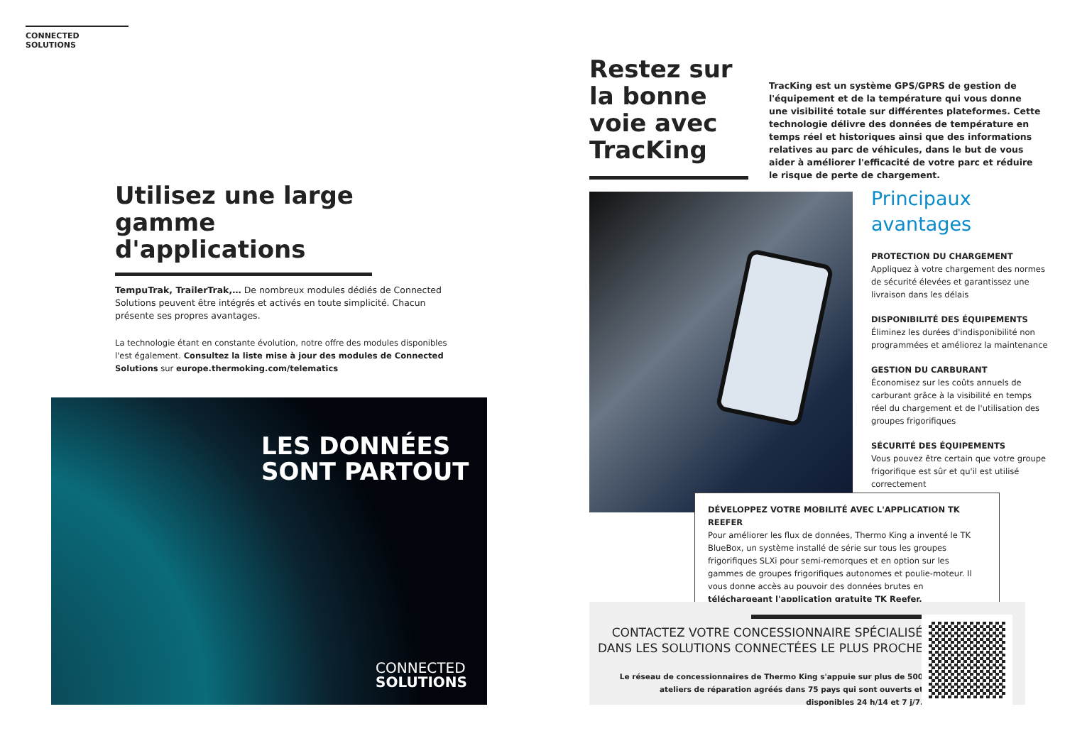CONNECTED SOLUTIONS
Utilisez une large gamme d'applications
TempuTrak, TrailerTrak,… De nombreux modules dédiés de Connected Solutions peuvent être intégrés et activés en toute simplicité. Chacun présente ses propres avantages.
La technologie étant en constante évolution, notre offre des modules disponibles l'est également. Consultez la liste mise à jour des modules de Connected Solutions sur europe.thermoking.com/telematics
LES DONNÉES SONT PARTOUT
CONNECTED
SOLUTIONS
Restez sur la bonne voie avec TracKing
TracKing est un système GPS/GPRS de gestion de l'équipement et de la température qui vous donne une visibilité totale sur différentes plateformes. Cette technologie délivre des données de température en temps réel et historiques ainsi que des informations relatives au parc de véhicules, dans le but de vous aider à améliorer l'efficacité de votre parc et réduire le risque de perte de chargement.
Principaux avantages
PROTECTION DU CHARGEMENT
Appliquez à votre chargement des normes de sécurité élevées et garantissez une livraison dans les délais
DISPONIBILITÉ DES ÉQUIPEMENTS
Éliminez les durées d'indisponibilité non programmées et améliorez la maintenance
GESTION DU CARBURANT
Économisez sur les coûts annuels de carburant grâce à la visibilité en temps réel du chargement et de l'utilisation des groupes frigorifiques
SÉCURITÉ DES ÉQUIPEMENTS
Vous pouvez être certain que votre groupe frigorifique est sûr et qu'il est utilisé correctement
DÉVELOPPEZ VOTRE MOBILITÉ AVEC L'APPLICATION TK REEFER
Pour améliorer les flux de données, Thermo King a inventé le TK BlueBox, un système installé de série sur tous les groupes frigorifiques SLXi pour semi-remorques et en option sur les gammes de groupes frigorifiques autonomes et poulie-moteur. Il vous donne accès au pouvoir des données brutes en téléchargeant l'application gratuite TK Reefer.
CONTACTEZ VOTRE CONCESSIONNAIRE SPÉCIALISÉ
DANS LES SOLUTIONS CONNECTÉES LE PLUS PROCHE
Le réseau de concessionnaires de Thermo King s'appuie sur plus de 500 ateliers de réparation agréés dans 75 pays qui sont ouverts et disponibles 24 h/14 et 7 j/7.